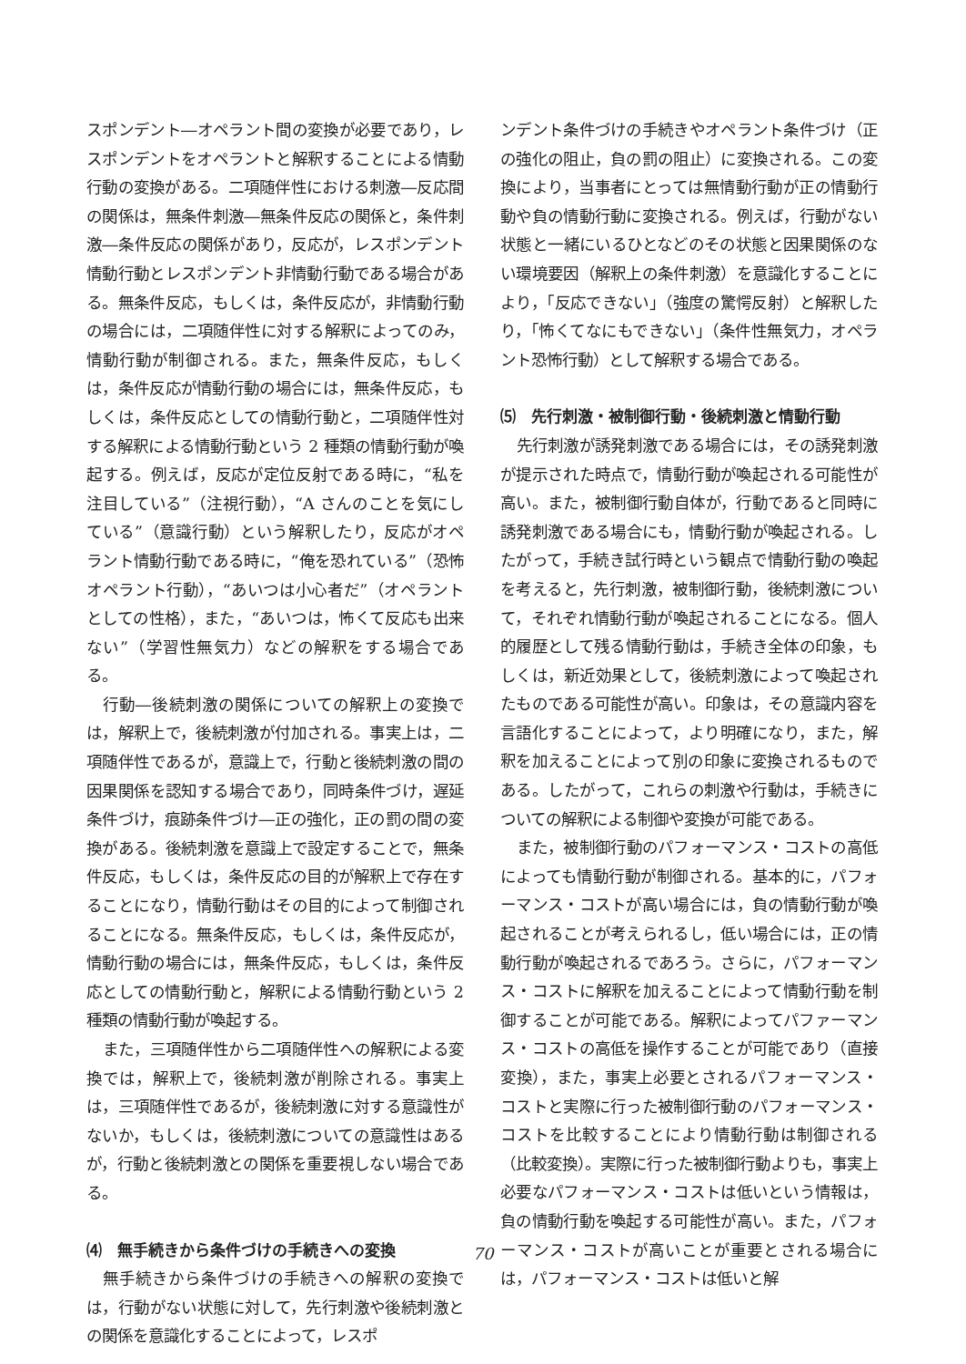スポンデント―オペラント間の変換が必要であり，レスポンデントをオペラントと解釈することによる情動行動の変換がある。二項随伴性における刺激―反応間の関係は，無条件刺激―無条件反応の関係と，条件刺激―条件反応の関係があり，反応が，レスポンデント情動行動とレスポンデント非情動行動である場合がある。無条件反応，もしくは，条件反応が，非情動行動の場合には，二項随伴性に対する解釈によってのみ，情動行動が制御される。また，無条件反応，もしくは，条件反応が情動行動の場合には，無条件反応，もしくは，条件反応としての情動行動と，二項随伴性対する解釈による情動行動という 2 種類の情動行動が喚起する。例えば，反応が定位反射である時に，“私を注目している”（注視行動），“A さんのことを気にしている”（意識行動）という解釈したり，反応がオペラント情動行動である時に，“俺を恐れている”（恐怖オペラント行動），“あいつは小心者だ”（オペラントとしての性格），また，“あいつは，怖くて反応も出来ない”（学習性無気力）などの解釈をする場合である。
行動―後続刺激の関係についての解釈上の変換では，解釈上で，後続刺激が付加される。事実上は，二項随伴性であるが，意識上で，行動と後続刺激の間の因果関係を認知する場合であり，同時条件づけ，遅延条件づけ，痕跡条件づけ―正の強化，正の罰の間の変換がある。後続刺激を意識上で設定することで，無条件反応，もしくは，条件反応の目的が解釈上で存在することになり，情動行動はその目的によって制御されることになる。無条件反応，もしくは，条件反応が，情動行動の場合には，無条件反応，もしくは，条件反応としての情動行動と，解釈による情動行動という 2 種類の情動行動が喚起する。
また，三項随伴性から二項随伴性への解釈による変換では，解釈上で，後続刺激が削除される。事実上は，三項随伴性であるが，後続刺激に対する意識性がないか，もしくは，後続刺激についての意識性はあるが，行動と後続刺激との関係を重要視しない場合である。
⑷　無手続きから条件づけの手続きへの変換
無手続きから条件づけの手続きへの解釈の変換では，行動がない状態に対して，先行刺激や後続刺激との関係を意識化することによって，レスポ
ンデント条件づけの手続きやオペラント条件づけ（正の強化の阻止，負の罰の阻止）に変換される。この変換により，当事者にとっては無情動行動が正の情動行動や負の情動行動に変換される。例えば，行動がない状態と一緒にいるひとなどのその状態と因果関係のない環境要因（解釈上の条件刺激）を意識化することにより，「反応できない」（強度の驚愕反射）と解釈したり，「怖くてなにもできない」（条件性無気力，オペラント恐怖行動）として解釈する場合である。
⑸　先行刺激・被制御行動・後続刺激と情動行動
先行刺激が誘発刺激である場合には，その誘発刺激が提示された時点で，情動行動が喚起される可能性が高い。また，被制御行動自体が，行動であると同時に誘発刺激である場合にも，情動行動が喚起される。したがって，手続き試行時という観点で情動行動の喚起を考えると，先行刺激，被制御行動，後続刺激について，それぞれ情動行動が喚起されることになる。個人的履歴として残る情動行動は，手続き全体の印象，もしくは，新近効果として，後続刺激によって喚起されたものである可能性が高い。印象は，その意識内容を言語化することによって，より明確になり，また，解釈を加えることによって別の印象に変換されるものである。したがって，これらの刺激や行動は，手続きについての解釈による制御や変換が可能である。
また，被制御行動のパフォーマンス・コストの高低によっても情動行動が制御される。基本的に，パフォーマンス・コストが高い場合には，負の情動行動が喚起されることが考えられるし，低い場合には，正の情動行動が喚起されるであろう。さらに，パフォーマンス・コストに解釈を加えることによって情動行動を制御することが可能である。解釈によってパファーマンス・コストの高低を操作することが可能であり（直接変換），また，事実上必要とされるパフォーマンス・コストと実際に行った被制御行動のパフォーマンス・コストを比較することにより情動行動は制御される（比較変換）。実際に行った被制御行動よりも，事実上必要なパフォーマンス・コストは低いという情報は，負の情動行動を喚起する可能性が高い。また，パフォーマンス・コストが高いことが重要とされる場合には，パフォーマンス・コストは低いと解
70